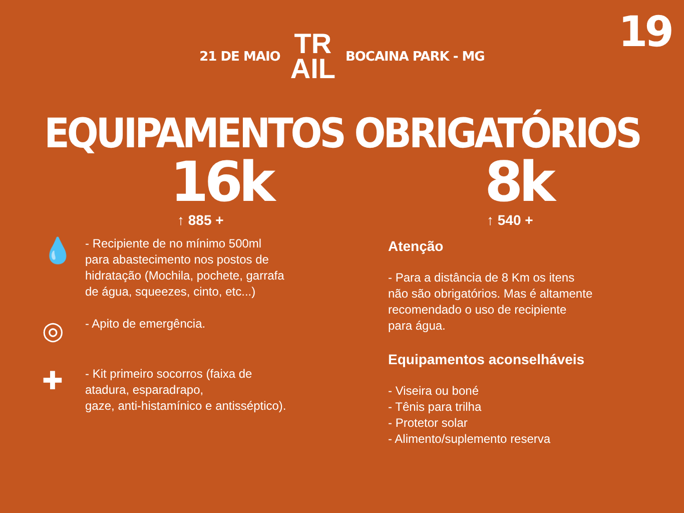19
21 DE MAIO
TR
AIL
BOCAINA PARK - MG
EQUIPAMENTOS OBRIGATÓRIOS
16k
↑ 885 +
💧
- Recipiente de no mínimo 500ml
para abastecimento nos postos de
hidratação (Mochila, pochete, garrafa
de água, squeezes, cinto, etc...)
◎
- Apito de emergência.
✚
- Kit primeiro socorros (faixa de
atadura, esparadrapo,
gaze, anti-histamínico e antisséptico).
8k
↑ 540 +
Atenção
- Para a distância de 8 Km os itens
não são obrigatórios. Mas é altamente
recomendado o uso de recipiente
para água.
Equipamentos aconselháveis
- Viseira ou boné
- Tênis para trilha
- Protetor solar
- Alimento/suplemento reserva